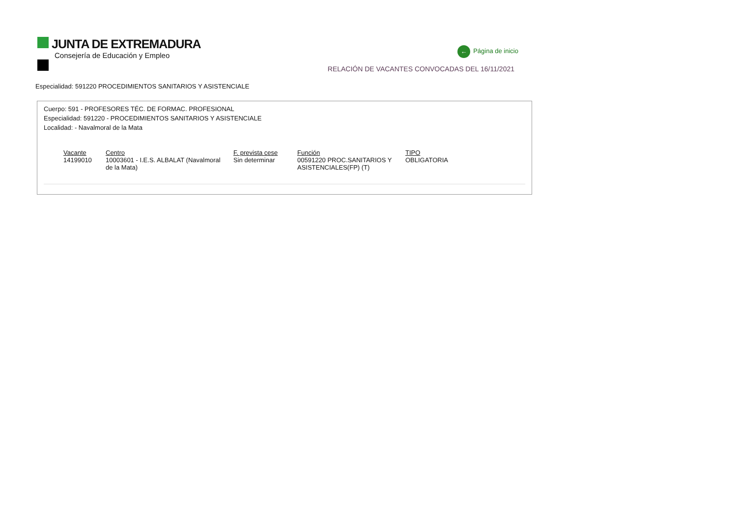JUNTA DE EXTREMADURA
Consejería de Educación y Empleo
← Página de inicio
RELACIÓN DE VACANTES CONVOCADAS DEL 16/11/2021
Especialidad: 591220 PROCEDIMIENTOS SANITARIOS Y ASISTENCIALE
Cuerpo: 591 - PROFESORES TÉC. DE FORMAC. PROFESIONAL
Especialidad: 591220 - PROCEDIMIENTOS SANITARIOS Y ASISTENCIALE
Localidad: - Navalmoral de la Mata
| Vacante | Centro | F. prevista cese | Función | TIPO |
| --- | --- | --- | --- | --- |
| 14199010 | 10003601 - I.E.S. ALBALAT (Navalmoral de la Mata) | Sin determinar | 00591220 PROC.SANITARIOS Y ASISTENCIALES(FP) (T) | OBLIGATORIA |